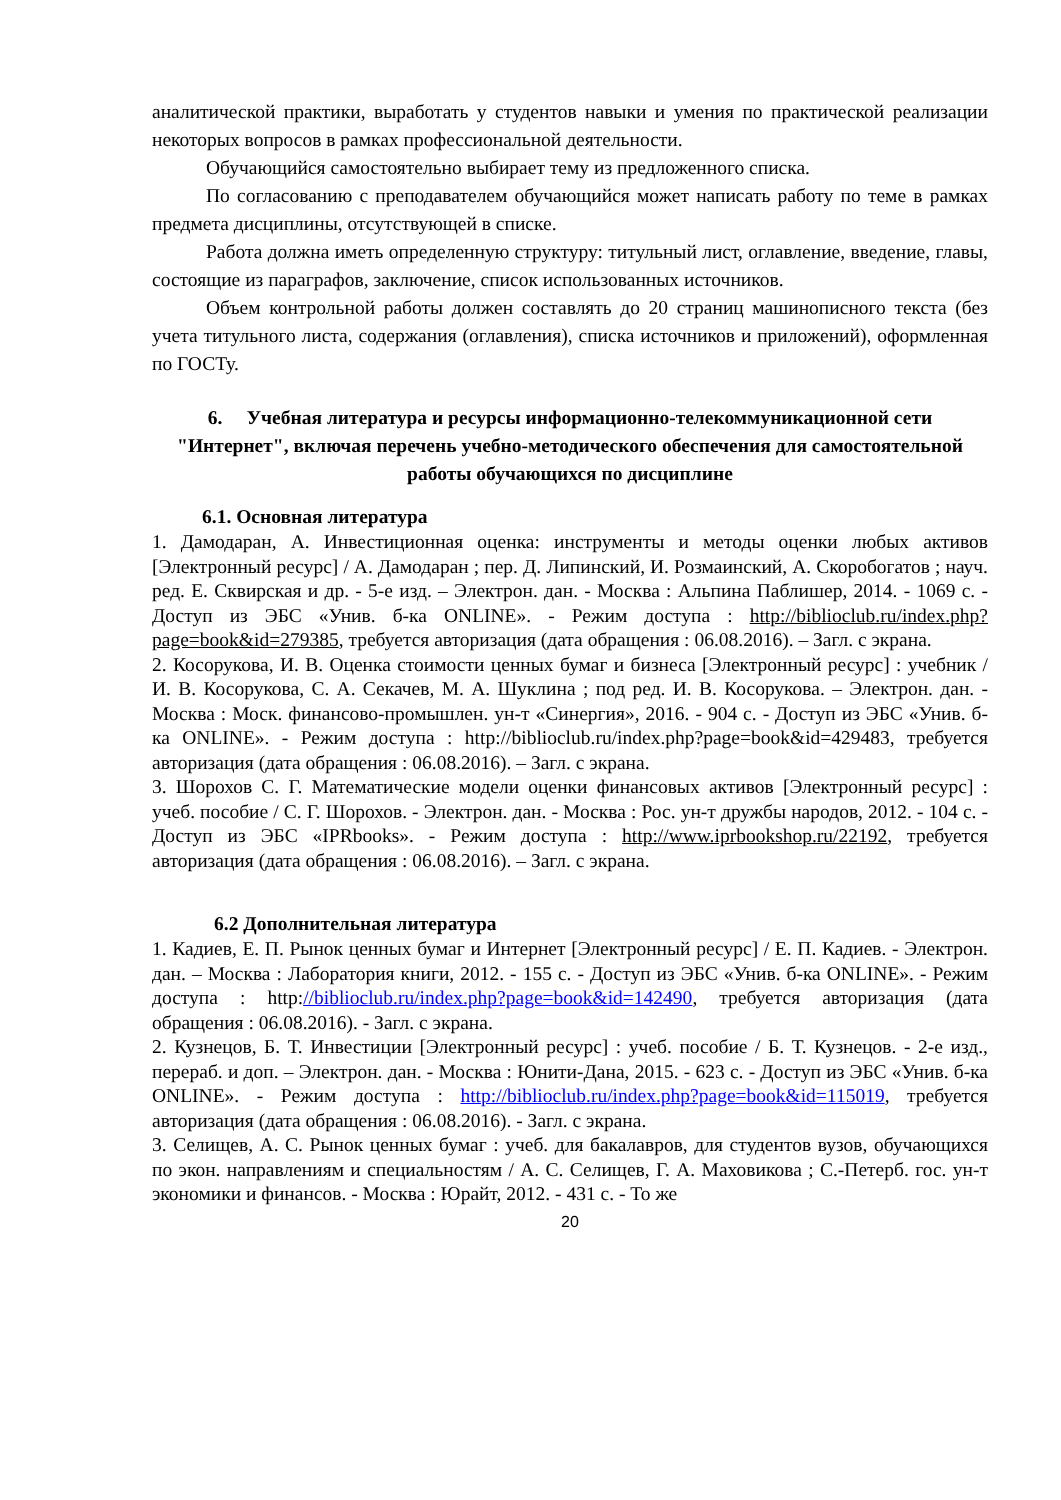аналитической практики, выработать у студентов навыки и умения по практической реализации некоторых вопросов в рамках профессиональной деятельности.
Обучающийся самостоятельно выбирает тему из предложенного списка.
По согласованию с преподавателем обучающийся может написать работу по теме в рамках предмета дисциплины, отсутствующей в списке.
Работа должна иметь определенную структуру: титульный лист, оглавление, введение, главы, состоящие из параграфов, заключение, список использованных источников.
Объем контрольной работы должен составлять до 20 страниц машинописного текста (без учета титульного листа, содержания (оглавления), списка источников и приложений), оформленная по ГОСТу.
6. Учебная литература и ресурсы информационно-телекоммуникационной сети "Интернет", включая перечень учебно-методического обеспечения для самостоятельной работы обучающихся по дисциплине
6.1. Основная литература
1. Дамодаран, А. Инвестиционная оценка: инструменты и методы оценки любых активов [Электронный ресурс] / А. Дамодаран ; пер. Д. Липинский, И. Розмаинский, А. Скоробогатов ; науч. ред. Е. Сквирская и др. - 5-е изд. – Электрон. дан. - Москва : Альпина Паблишер, 2014. - 1069 с. - Доступ из ЭБС «Унив. б-ка ONLINE». - Режим доступа : http://biblioclub.ru/index.php?page=book&id=279385, требуется авторизация (дата обращения : 06.08.2016). – Загл. с экрана.
2. Косорукова, И. В. Оценка стоимости ценных бумаг и бизнеса [Электронный ресурс] : учебник / И. В. Косорукова, С. А. Секачев, М. А. Шуклина ; под ред. И. В. Косорукова. – Электрон. дан. - Москва : Моск. финансово-промышлен. ун-т «Синергия», 2016. - 904 с. - Доступ из ЭБС «Унив. б-ка ONLINE». - Режим доступа : http://biblioclub.ru/index.php?page=book&id=429483, требуется авторизация (дата обращения : 06.08.2016). – Загл. с экрана.
3. Шорохов С. Г. Математические модели оценки финансовых активов [Электронный ресурс] : учеб. пособие / С. Г. Шорохов. - Электрон. дан. - Москва : Рос. ун-т дружбы народов, 2012. - 104 с. - Доступ из ЭБС «IPRbooks». - Режим доступа : http://www.iprbookshop.ru/22192, требуется авторизация (дата обращения : 06.08.2016). – Загл. с экрана.
6.2 Дополнительная литература
1. Кадиев, Е. П. Рынок ценных бумаг и Интернет [Электронный ресурс] / Е. П. Кадиев. - Электрон. дан. – Москва : Лаборатория книги, 2012. - 155 с. - Доступ из ЭБС «Унив. б-ка ONLINE». - Режим доступа : http://biblioclub.ru/index.php?page=book&id=142490, требуется авторизация (дата обращения : 06.08.2016). - Загл. с экрана.
2. Кузнецов, Б. Т. Инвестиции [Электронный ресурс] : учеб. пособие / Б. Т. Кузнецов. - 2-е изд., перераб. и доп. – Электрон. дан. - Москва : Юнити-Дана, 2015. - 623 с. - Доступ из ЭБС «Унив. б-ка ONLINE». - Режим доступа : http://biblioclub.ru/index.php?page=book&id=115019, требуется авторизация (дата обращения : 06.08.2016). - Загл. с экрана.
3. Селищев, А. С. Рынок ценных бумаг : учеб. для бакалавров, для студентов вузов, обучающихся по экон. направлениям и специальностям / А. С. Селищев, Г. А. Маховикова ; С.-Петерб. гос. ун-т экономики и финансов. - Москва : Юрайт, 2012. - 431 с. - То же
20